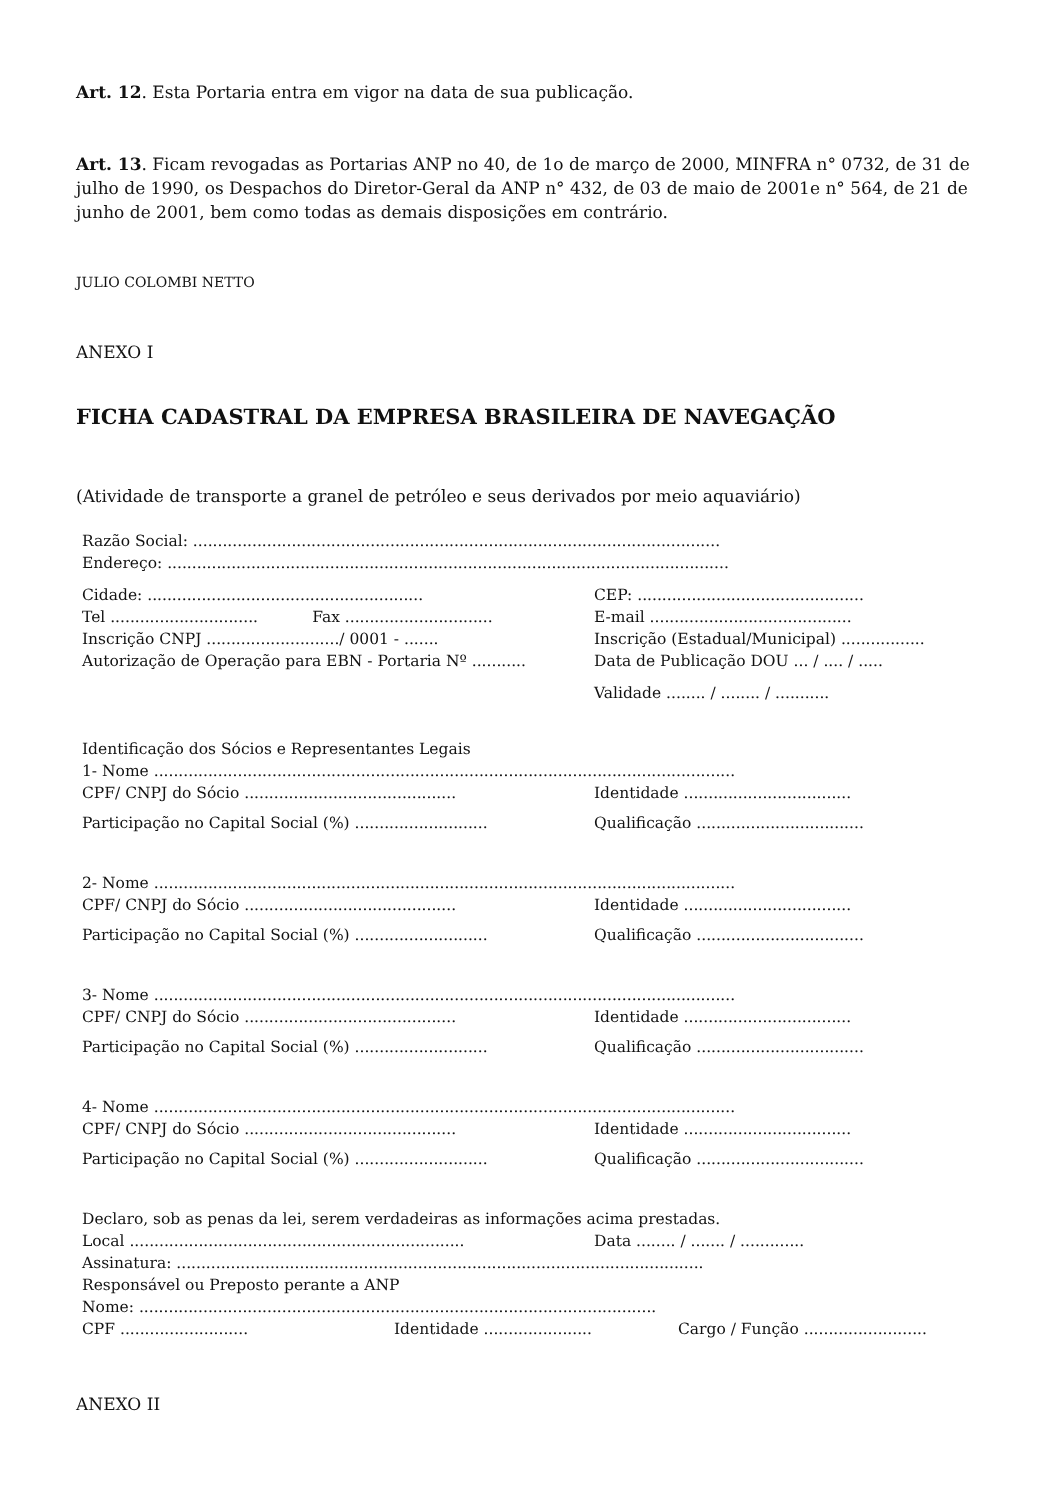Art. 12. Esta Portaria entra em vigor na data de sua publicação.
Art. 13. Ficam revogadas as Portarias ANP no 40, de 1o de março de 2000, MINFRA n° 0732, de 31 de julho de 1990, os Despachos do Diretor-Geral da ANP n° 432, de 03 de maio de 2001e n° 564, de 21 de junho de 2001, bem como todas as demais disposições em contrário.
JULIO COLOMBI NETTO
ANEXO I
FICHA CADASTRAL DA EMPRESA BRASILEIRA DE NAVEGAÇÃO
(Atividade de transporte a granel de petróleo e seus derivados por meio aquaviário)
Razão Social: ...........................................................................................................
Endereço: ..................................................................................................................
Cidade: ........................................................
CEP: ..............................................
Tel .............................. Fax ..............................
E-mail .........................................
Inscrição CNPJ .........................../ 0001 - .......
Inscrição (Estadual/Municipal) .................
Autorização de Operação para EBN - Portaria Nº ...........
Data de Publicação DOU ... / .... / .....
Validade ........ / ........ / ...........
Identificação dos Sócios e Representantes Legais
1- Nome ......................................................................................................................
CPF/ CNPJ do Sócio ...........................................
Identidade ..................................
Participação no Capital Social (%) ...........................
Qualificação ..................................
2- Nome ......................................................................................................................
CPF/ CNPJ do Sócio ...........................................
Identidade ..................................
Participação no Capital Social (%) ...........................
Qualificação ..................................
3- Nome ......................................................................................................................
CPF/ CNPJ do Sócio ...........................................
Identidade ..................................
Participação no Capital Social (%) ...........................
Qualificação ..................................
4- Nome ......................................................................................................................
CPF/ CNPJ do Sócio ...........................................
Identidade ..................................
Participação no Capital Social (%) ...........................
Qualificação ..................................
Declaro, sob as penas da lei, serem verdadeiras as informações acima prestadas.
Local ....................................................................
Data ........ / ....... / .............
Assinatura: ...........................................................................................................
Responsável ou Preposto perante a ANP
Nome: .........................................................................................................
CPF .......................... Identidade ......................
Cargo / Função .........................
ANEXO II